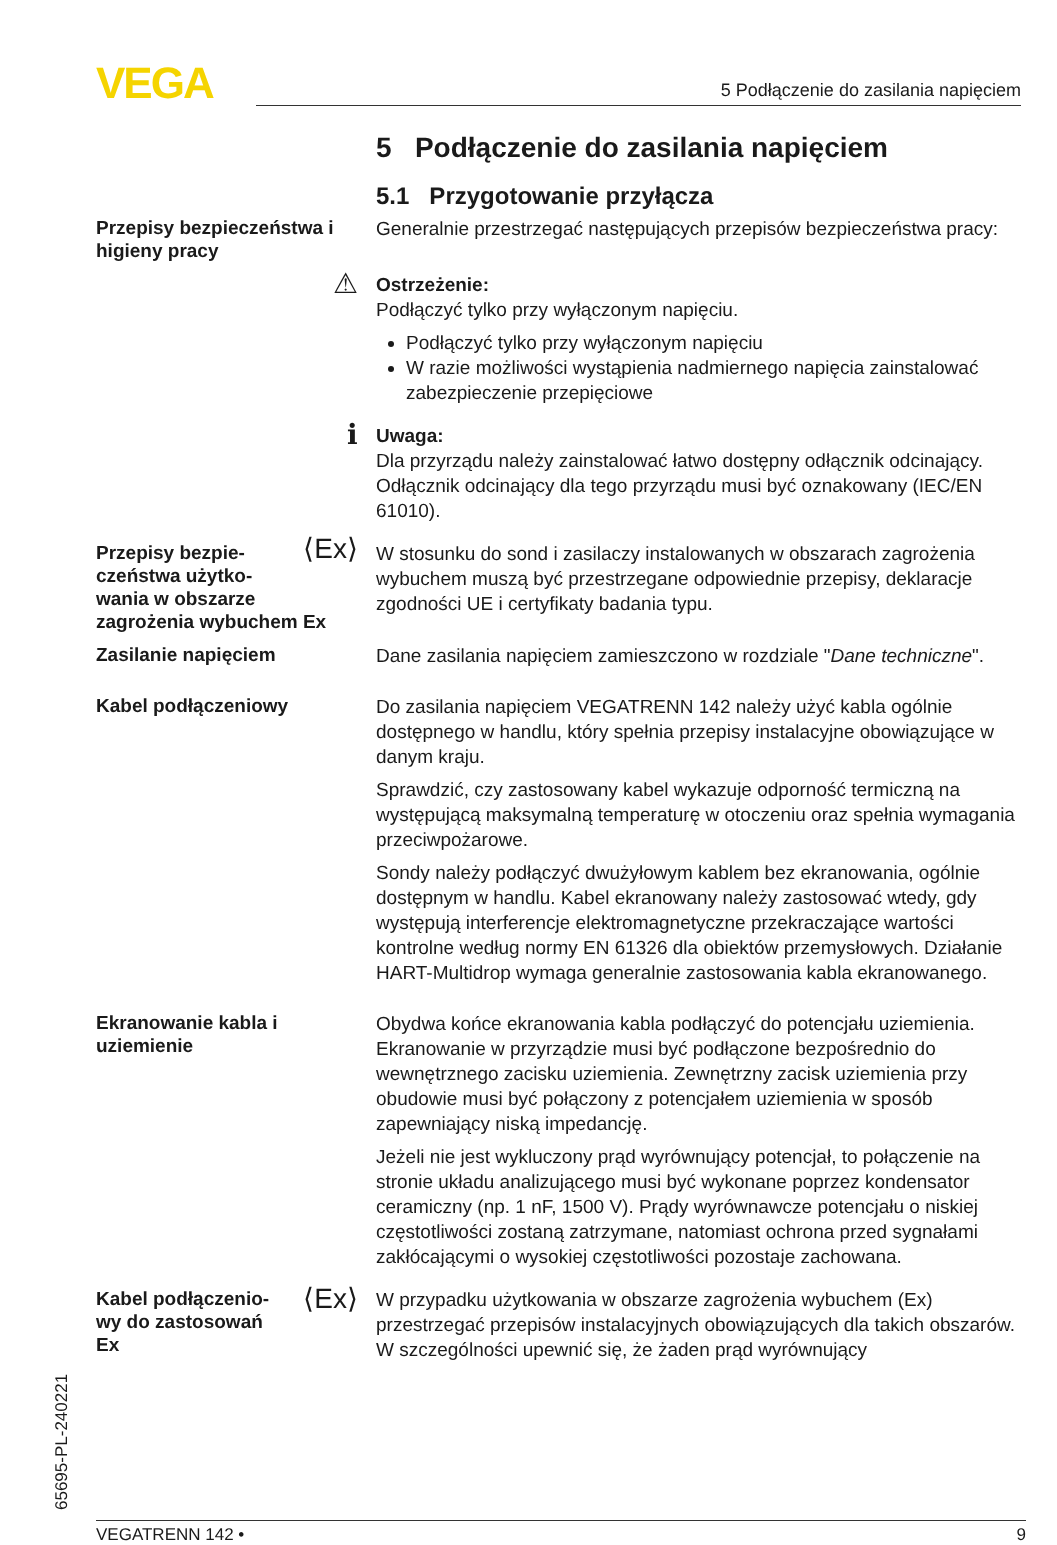VEGA 5 Podłączenie do zasilania napięciem
65695-PL-240221
5 Podłączenie do zasilania napięciem
5.1 Przygotowanie przyłącza
Przepisy bezpieczeństwa i higieny pracy
Generalnie przestrzegać następujących przepisów bezpieczeństwa pracy:
⚠
Ostrzeżenie:
Podłączyć tylko przy wyłączonym napięciu.
Podłączyć tylko przy wyłączonym napięciu
W razie możliwości wystąpienia nadmiernego napięcia zainstalować zabezpieczenie przepięciowe
ℹ
Uwaga:
Dla przyrządu należy zainstalować łatwo dostępny odłącznik odcinający. Odłącznik odcinający dla tego przyrządu musi być oznakowany (IEC/EN 61010).
Przepisy bezpie-
czeństwa użytko-
wania w obszarze
zagrożenia wybuchem Ex
⟨Ex⟩
W stosunku do sond i zasilaczy instalowanych w obszarach zagrożenia wybuchem muszą być przestrzegane odpowiednie przepisy, deklaracje zgodności UE i certyfikaty badania typu.
Zasilanie napięciem
Dane zasilania napięciem zamieszczono w rozdziale "Dane techniczne".
Kabel podłączeniowy
Do zasilania napięciem VEGATRENN 142 należy użyć kabla ogólnie dostępnego w handlu, który spełnia przepisy instalacyjne obowiązujące w danym kraju.
Sprawdzić, czy zastosowany kabel wykazuje odporność termiczną na występującą maksymalną temperaturę w otoczeniu oraz spełnia wymagania przeciwpożarowe.
Sondy należy podłączyć dwużyłowym kablem bez ekranowania, ogólnie dostępnym w handlu. Kabel ekranowany należy zastosować wtedy, gdy występują interferencje elektromagnetyczne przekraczające wartości kontrolne według normy EN 61326 dla obiektów przemysłowych. Działanie HART-Multidrop wymaga generalnie zastosowania kabla ekranowanego.
Ekranowanie kabla i uziemienie
Obydwa końce ekranowania kabla podłączyć do potencjału uziemienia. Ekranowanie w przyrządzie musi być podłączone bezpośrednio do wewnętrznego zacisku uziemienia. Zewnętrzny zacisk uziemienia przy obudowie musi być połączony z potencjałem uziemienia w sposób zapewniający niską impedancję.
Jeżeli nie jest wykluczony prąd wyrównujący potencjał, to połączenie na stronie układu analizującego musi być wykonane poprzez kondensator ceramiczny (np. 1 nF, 1500 V). Prądy wyrównawcze potencjału o niskiej częstotliwości zostaną zatrzymane, natomiast ochrona przed sygnałami zakłócającymi o wysokiej częstotliwości pozostaje zachowana.
Kabel podłączenio-
wy do zastosowań
Ex
⟨Ex⟩
W przypadku użytkowania w obszarze zagrożenia wybuchem (Ex) przestrzegać przepisów instalacyjnych obowiązujących dla takich obszarów. W szczególności upewnić się, że żaden prąd wyrównujący
VEGATRENN 142 • 9